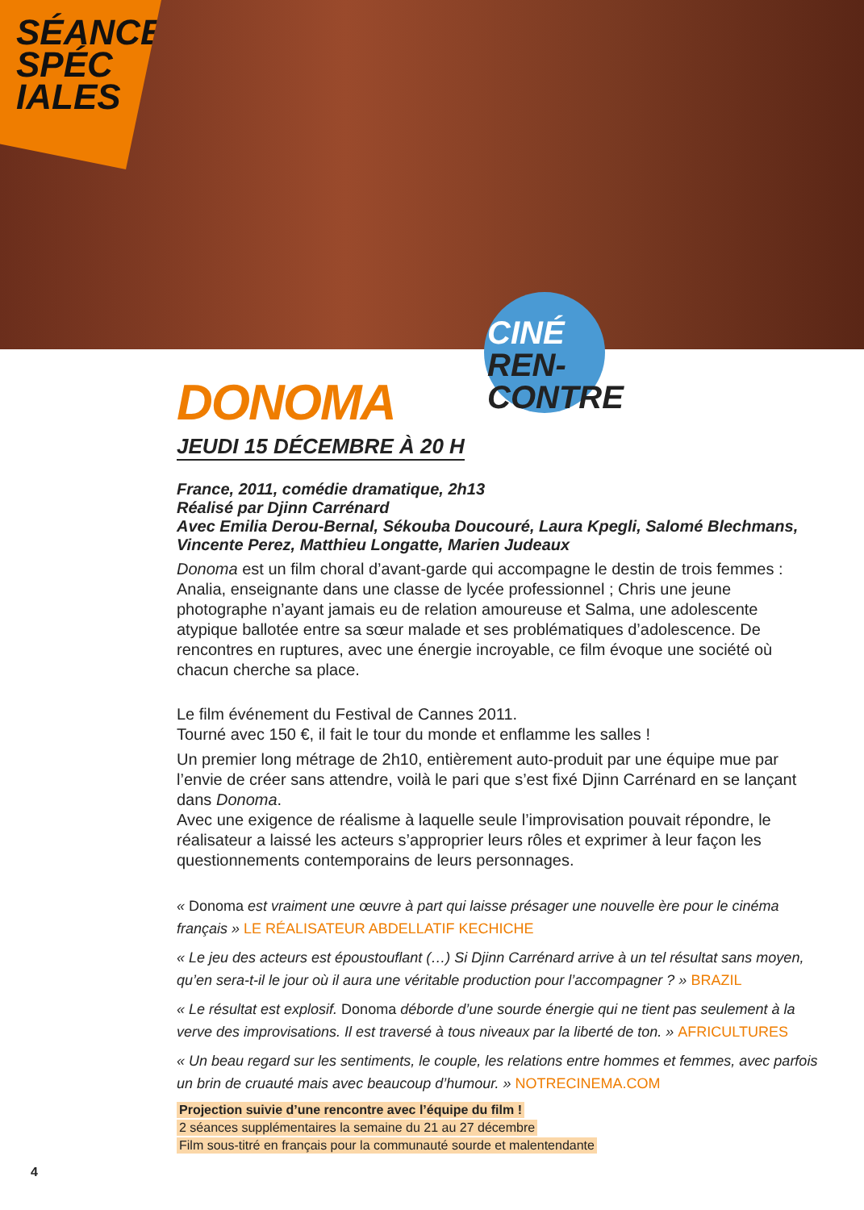SÉANCES
SPÉC
IALES
CINÉ REN-
CONTRE
DONOMA
JEUDI 15 DÉCEMBRE À 20 H
France, 2011, comédie dramatique, 2h13
Réalisé par Djinn Carrénard
Avec Emilia Derou-Bernal, Sékouba Doucouré, Laura Kpegli, Salomé Blechmans, Vincente Perez, Matthieu Longatte, Marien Judeaux
Donoma est un film choral d’avant-garde qui accompagne le destin de trois femmes : Analia, enseignante dans une classe de lycée professionnel ; Chris une jeune photographe n’ayant jamais eu de relation amoureuse et Salma, une adolescente atypique ballotée entre sa sœur malade et ses problématiques d’adolescence. De rencontres en ruptures, avec une énergie incroyable, ce film évoque une société où chacun cherche sa place.
Le film événement du Festival de Cannes 2011.
Tourné avec 150 €, il fait le tour du monde et enflamme les salles !
Un premier long métrage de 2h10, entièrement auto-produit par une équipe mue par l’envie de créer sans attendre, voilà le pari que s’est fixé Djinn Carrénard en se lançant dans Donoma.
Avec une exigence de réalisme à laquelle seule l’improvisation pouvait répondre, le réalisateur a laissé les acteurs s’approprier leurs rôles et exprimer à leur façon les questionnements contemporains de leurs personnages.
« Donoma est vraiment une œuvre à part qui laisse présager une nouvelle ère pour le cinéma français » LE RÉALISATEUR ABDELLATIF KECHICHE
« Le jeu des acteurs est époustouflant (…) Si Djinn Carrénard arrive à un tel résultat sans moyen, qu’en sera-t-il le jour où il aura une véritable production pour l’accompagner ? » BRAZIL
« Le résultat est explosif. Donoma déborde d’une sourde énergie qui ne tient pas seulement à la verve des improvisations. Il est traversé à tous niveaux par la liberté de ton. » AFRICULTURES
« Un beau regard sur les sentiments, le couple, les relations entre hommes et femmes, avec parfois un brin de cruauté mais avec beaucoup d’humour. » NOTRECINEMA.COM
Projection suivie d’une rencontre avec l’équipe du film !
2 séances supplémentaires la semaine du 21 au 27 décembre
Film sous-titré en français pour la communauté sourde et malentendante
4